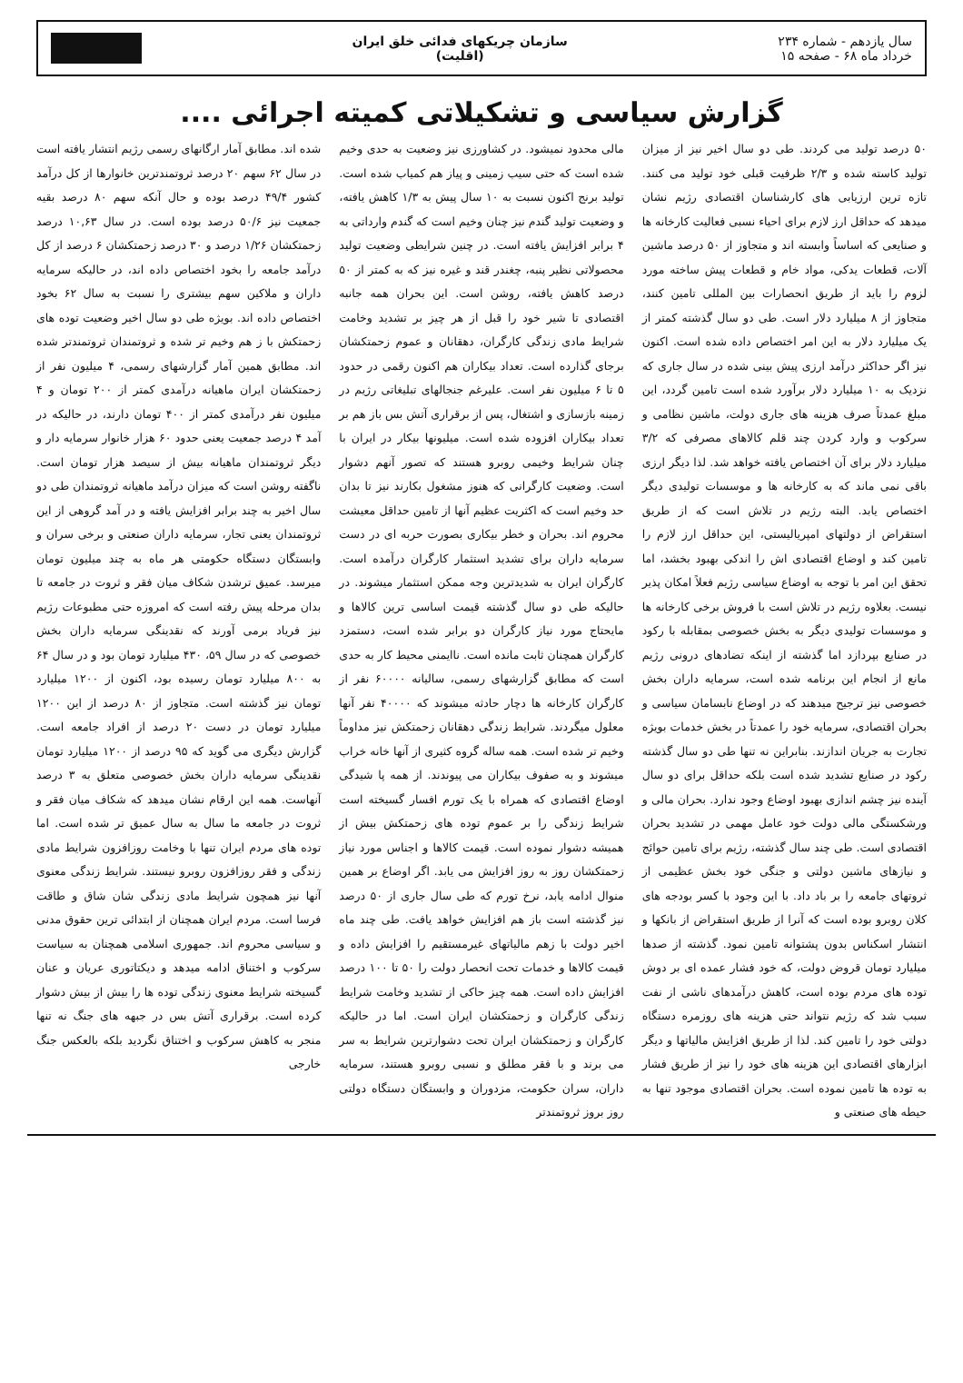سال یازدهم - شماره ۲۳۴
خرداد ماه ۶۸ - صفحه ۱۵
سازمان چریکهای فدائی خلق ایران
(اقلیت)
گزارش سیاسی و تشکیلاتی کمیته اجرائی ....
۵۰ درصد تولید می کردند. طی دو سال اخیر نیز از میزان تولید کاسته شده و ۲/۳ ظرفیت قبلی خود تولید می کنند. تازه ترین ارزیابی های کارشناسان اقتصادی رژیم نشان میدهد که حداقل ارز لازم برای احیاء نسبی فعالیت کارخانه ها و صنایعی که اساساً وابسته اند و متجاوز از ۵۰ درصد ماشین آلات، قطعات یدکی، مواد خام و قطعات پیش ساخته مورد لزوم را باید از طریق انحصارات بین المللی تامین کنند، متجاوز از ۸ میلیارد دلار است. طی دو سال گذشته کمتر از یک میلیارد دلار به این امر اختصاص داده شده است. اکنون نیز اگر حداکثر درآمد ارزی پیش بینی شده در سال جاری که نزدیک به ۱۰ میلیارد دلار برآورد شده است تامین گردد، این مبلغ عمدتاً صرف هزینه های جاری دولت، ماشین نظامی و سرکوب و وارد کردن چند قلم کالاهای مصرفی که ۳/۲ میلیارد دلار برای آن اختصاص یافته خواهد شد. لذا دیگر ارزی باقی نمی ماند که به کارخانه ها و موسسات تولیدی دیگر اختصاص یابد. البته رژیم در تلاش است که از طریق استقراض از دولتهای امپریالیستی، این حداقل ارز لازم را تامین کند و اوضاع اقتصادی اش را اندکی بهبود بخشد، اما تحقق این امر با توجه به اوضاع سیاسی رژیم فعلاً امکان پذیر نیست. بعلاوه رژیم در تلاش است با فروش برخی کارخانه ها و موسسات تولیدی دیگر به بخش خصوصی بمقابله با رکود در صنایع بپردازد اما گذشته از اینکه تضادهای درونی رژیم مانع از انجام این برنامه شده است، سرمایه داران بخش خصوصی نیز ترجیح میدهند که در اوضاع نابسامان سیاسی و بحران اقتصادی، سرمایه خود را عمدتاً در بخش خدمات بویژه تجارت به جریان اندازند. بنابراین نه تنها طی دو سال گذشته رکود در صنایع تشدید شده است بلکه حداقل برای دو سال آینده نیز چشم اندازی بهبود اوضاع وجود ندارد. بحران مالی و ورشکستگی مالی دولت خود عامل مهمی در تشدید بحران اقتصادی است. طی چند سال گذشته، رژیم برای تامین حوائج و نیازهای ماشین دولتی و جنگی خود بخش عظیمی از ثروتهای جامعه را بر باد داد. با این وجود با کسر بودجه های کلان روبرو بوده است که آنرا از طریق استقراض از بانکها و انتشار اسکناس بدون پشتوانه تامین نمود. گذشته از صدها میلیارد تومان قروض دولت، که خود فشار عمده ای بر دوش توده های مردم بوده است، کاهش درآمدهای ناشی از نفت سبب شد که رژیم نتواند حتی هزینه های روزمره دستگاه دولتی خود را تامین کند. لذا از طریق افزایش مالیاتها و دیگر ابزارهای اقتصادی این هزینه های خود را نیز از طریق فشار به توده ها تامین نموده است. بحران اقتصادی موجود تنها به حیطه های صنعتی و
مالی محدود نمیشود. در کشاورزی نیز وضعیت به حدی وخیم شده است که حتی سیب زمینی و پیاز هم کمیاب شده است. تولید برنج اکنون نسبت به ۱۰ سال پیش به ۱/۳ کاهش یافته، و وضعیت تولید گندم نیز چنان وخیم است که گندم وارداتی به ۴ برابر افزایش یافته است. در چنین شرایطی وضعیت تولید محصولاتی نظیر پنبه، چغندر قند و غیره نیز که به کمتر از ۵۰ درصد کاهش یافته، روشن است. این بحران همه جانبه اقتصادی تا شیر خود را قبل از هر چیز بر تشدید وخامت شرایط مادی زندگی کارگران، دهقانان و عموم زحمتکشان برجای گذارده است. تعداد بیکاران هم اکنون رقمی در حدود ۵ تا ۶ میلیون نفر است. علیرغم جنجالهای تبلیغاتی رژیم در زمینه بازسازی و اشتغال، پس از برقراری آتش بس باز هم بر تعداد بیکاران افزوده شده است. میلیونها بیکار در ایران با چنان شرایط وخیمی روبرو هستند که تصور آنهم دشوار است. وضعیت کارگرانی که هنوز مشغول بکارند نیز تا بدان حد وخیم است که اکثریت عظیم آنها از تامین حداقل معیشت محروم اند. بحران و خطر بیکاری بصورت حربه ای در دست سرمایه داران برای تشدید استثمار کارگران درآمده است. کارگران ایران به شدیدترین وجه ممکن استثمار میشوند. در حالیکه طی دو سال گذشته قیمت اساسی ترین کالاها و مایحتاج مورد نیاز کارگران دو برابر شده است، دستمزد کارگران همچنان ثابت مانده است. ناایمنی محیط کار به حدی است که مطابق گزارشهای رسمی، سالیانه ۶۰۰۰۰ نفر از کارگران کارخانه ها دچار حادثه میشوند که ۴۰۰۰۰ نفر آنها معلول میگردند. شرایط زندگی دهقانان زحمتکش نیز مداوماً وخیم تر شده است. همه ساله گروه کثیری از آنها خانه خراب میشوند و به صفوف بیکاران می پیوندند. از همه پا شیدگی اوضاع اقتصادی که همراه با یک تورم افسار گسیخته است شرایط زندگی را بر عموم توده های زحمتکش بیش از همیشه دشوار نموده است. قیمت کالاها و اجناس مورد نیاز زحمتکشان روز به روز افزایش می یابد. اگر اوضاع بر همین منوال ادامه یابد، نرخ تورم که طی سال جاری از ۵۰ درصد نیز گذشته است باز هم افزایش خواهد یافت. طی چند ماه اخیر دولت با زهم مالیاتهای غیرمستقیم را افزایش داده و قیمت کالاها و خدمات تحت انحصار دولت را ۵۰ تا ۱۰۰ درصد افزایش داده است. همه چیز حاکی از تشدید وخامت شرایط زندگی کارگران و زحمتکشان ایران است. اما در حالیکه کارگران و زحمتکشان ایران تحت دشوارترین شرایط به سر می برند و با فقر مطلق و نسبی روبرو هستند، سرمایه داران، سران حکومت، مزدوران و وابستگان دستگاه دولتی روز بروز ثروتمندتر
شده اند. مطابق آمار ارگانهای رسمی رژیم انتشار یافته است در سال ۶۲ سهم ۲۰ درصد ثروتمندترین خانوارها از کل درآمد کشور ۴۹/۴ درصد بوده و حال آنکه سهم ۸۰ درصد بقیه جمعیت نیز ۵۰/۶ درصد بوده است. در سال ۱۰,۶۳ درصد زحمتکشان ۱/۲۶ درصد و ۳۰ درصد زحمتکشان ۶ درصد از کل درآمد جامعه را بخود اختصاص داده اند، در حالیکه سرمایه داران و ملاکین سهم بیشتری را نسبت به سال ۶۲ بخود اختصاص داده اند. بویژه طی دو سال اخیر وضعیت توده های زحمتکش با ز هم وخیم تر شده و ثروتمندان ثروتمندتر شده اند. مطابق همین آمار گزارشهای رسمی، ۴ میلیون نفر از زحمتکشان ایران ماهیانه درآمدی کمتر از ۲۰۰ تومان و ۴ میلیون نفر درآمدی کمتر از ۴۰۰ تومان دارند، در حالیکه در آمد ۴ درصد جمعیت یعنی حدود ۶۰ هزار خانوار سرمایه دار و دیگر ثروتمندان ماهیانه بیش از سیصد هزار تومان است. ناگفته روشن است که میزان درآمد ماهیانه ثروتمندان طی دو سال اخیر به چند برابر افزایش یافته و در آمد گروهی از این ثروتمندان یعنی تجار، سرمایه داران صنعتی و برخی سران و وابستگان دستگاه حکومتی هر ماه به چند میلیون تومان میرسد. عمیق ترشدن شکاف میان فقر و ثروت در جامعه تا بدان مرحله پیش رفته است که امروزه حتی مطبوعات رژیم نیز فریاد برمی آورند که نقدینگی سرمایه داران بخش خصوصی که در سال ۵۹، ۴۳۰ میلیارد تومان بود و در سال ۶۴ به ۸۰۰ میلیارد تومان رسیده بود، اکنون از ۱۲۰۰ میلیارد تومان نیز گذشته است. متجاوز از ۸۰ درصد از این ۱۲۰۰ میلیارد تومان در دست ۲۰ درصد از افراد جامعه است. گزارش دیگری می گوید که ۹۵ درصد از ۱۲۰۰ میلیارد تومان نقدینگی سرمایه داران بخش خصوصی متعلق به ۳ درصد آنهاست. همه این ارقام نشان میدهد که شکاف میان فقر و ثروت در جامعه ما سال به سال عمیق تر شده است. اما توده های مردم ایران تنها با وخامت روزافزون شرایط مادی زندگی و فقر روزافزون روبرو نیستند. شرایط زندگی معنوی آنها نیز همچون شرایط مادی زندگی شان شاق و طاقت فرسا است. مردم ایران همچنان از ابتدائی ترین حقوق مدنی و سیاسی محروم اند. جمهوری اسلامی همچنان به سیاست سرکوب و اختناق ادامه میدهد و دیکتاتوری عریان و عنان گسیخته شرایط معنوی زندگی توده ها را بیش از بیش دشوار کرده است. برقراری آتش بس در جبهه های جنگ نه تنها منجر به کاهش سرکوب و اختناق نگردید بلکه بالعکس جنگ خارجی